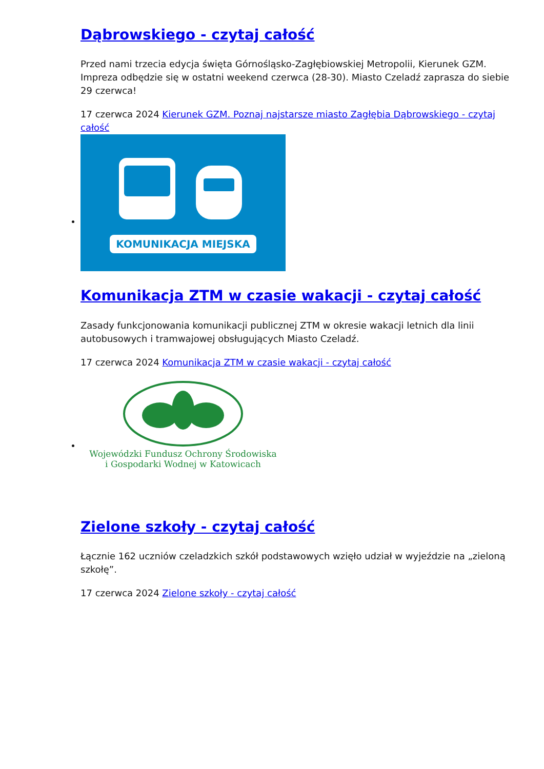Dąbrowskiego - czytaj całość
Przed nami trzecia edycja święta Górnośląsko-Zagłębiowskiej Metropolii, Kierunek GZM. Impreza odbędzie się w ostatni weekend czerwca (28-30). Miasto Czeladź zaprasza do siebie 29 czerwca!
17 czerwca 2024 Kierunek GZM. Poznaj najstarsze miasto Zagłębia Dąbrowskiego - czytaj całość
KOMUNIKACJA MIEJSKA
Komunikacja ZTM w czasie wakacji - czytaj całość
Zasady funkcjonowania komunikacji publicznej ZTM w okresie wakacji letnich dla linii autobusowych i tramwajowej obsługujących Miasto Czeladź.
17 czerwca 2024 Komunikacja ZTM w czasie wakacji - czytaj całość
Wojewódzki Fundusz Ochrony Środowiska
i Gospodarki Wodnej w Katowicach
Zielone szkoły - czytaj całość
Łącznie 162 uczniów czeladzkich szkół podstawowych wzięło udział w wyjeździe na „zieloną szkołę”.
17 czerwca 2024 Zielone szkoły - czytaj całość